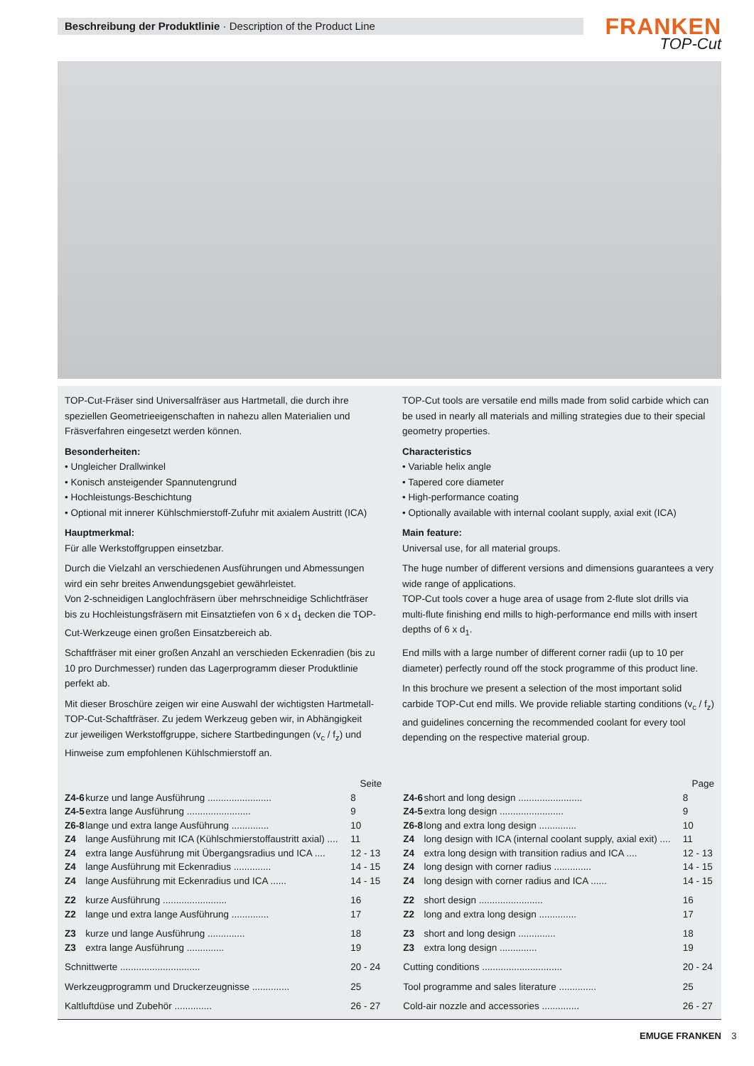Beschreibung der Produktlinie · Description of the Product Line
FRANKEN
TOP-Cut
TOP-Cut-Fräser sind Universalfräser aus Hartmetall, die durch ihre speziellen Geometrieeigenschaften in nahezu allen Materialien und Fräsverfahren eingesetzt werden können.
Besonderheiten:
• Ungleicher Drallwinkel
• Konisch ansteigender Spannutengrund
• Hochleistungs-Beschichtung
• Optional mit innerer Kühlschmierstoff-Zufuhr mit axialem Austritt (ICA)
Hauptmerkmal:
Für alle Werkstoffgruppen einsetzbar.
Durch die Vielzahl an verschiedenen Ausführungen und Abmessungen wird ein sehr breites Anwendungsgebiet gewährleistet.
Von 2-schneidigen Langlochfräsern über mehrschneidige Schlichtfräser bis zu Hochleistungsfräsern mit Einsatztiefen von 6 x d<sub>1</sub> decken die TOP-Cut-Werkzeuge einen großen Einsatzbereich ab.
Schaftfräser mit einer großen Anzahl an verschieden Eckenradien (bis zu 10 pro Durchmesser) runden das Lagerprogramm dieser Produktlinie perfekt ab.
Mit dieser Broschüre zeigen wir eine Auswahl der wichtigsten Hartmetall-TOP-Cut-Schaftfräser. Zu jedem Werkzeug geben wir, in Abhängigkeit zur jeweiligen Werkstoffgruppe, sichere Startbedingungen (v<sub>c</sub> / f<sub>z</sub>) und Hinweise zum empfohlenen Kühlschmierstoff an.
TOP-Cut tools are versatile end mills made from solid carbide which can be used in nearly all materials and milling strategies due to their special geometry properties.
Characteristics
• Variable helix angle
• Tapered core diameter
• High-performance coating
• Optionally available with internal coolant supply, axial exit (ICA)
Main feature:
Universal use, for all material groups.
The huge number of different versions and dimensions guarantees a very wide range of applications.
TOP-Cut tools cover a huge area of usage from 2-flute slot drills via multi-flute finishing end mills to high-performance end mills with insert depths of 6 x d<sub>1</sub>.
End mills with a large number of different corner radii (up to 10 per diameter) perfectly round off the stock programme of this product line.
In this brochure we present a selection of the most important solid carbide TOP-Cut end mills. We provide reliable starting conditions (v<sub>c</sub> / f<sub>z</sub>) and guidelines concerning the recommended coolant for every tool depending on the respective material group.
| Seite | | | | Page | | |
| Z4-6 | kurze und lange Ausführung ........................ | 8 | | Z4-6 | short and long design ........................ | 8 |
| Z4-5 | extra lange Ausführung ........................ | 9 | | Z4-5 | extra long design ........................ | 9 |
| Z6-8 | lange und extra lange Ausführung .............. | 10 | | Z6-8 | long and extra long design .............. | 10 |
| Z4 | lange Ausführung mit ICA (Kühlschmierstoffaustritt axial) .... | 11 | | Z4 | long design with ICA (internal coolant supply, axial exit) .... | 11 |
| Z4 | extra lange Ausführung mit Übergangsradius und ICA .... | 12 - 13 | | Z4 | extra long design with transition radius and ICA .... | 12 - 13 |
| Z4 | lange Ausführung mit Eckenradius .............. | 14 - 15 | | Z4 | long design with corner radius .............. | 14 - 15 |
| Z4 | lange Ausführung mit Eckenradius und ICA ...... | 14 - 15 | | Z4 | long design with corner radius and ICA ...... | 14 - 15 |
| Z2 | kurze Ausführung ........................ | 16 | | Z2 | short design ........................ | 16 |
| Z2 | lange und extra lange Ausführung .............. | 17 | | Z2 | long and extra long design .............. | 17 |
| Z3 | kurze und lange Ausführung .............. | 18 | | Z3 | short and long design .............. | 18 |
| Z3 | extra lange Ausführung .............. | 19 | | Z3 | extra long design .............. | 19 |
| Schnittwerte .............................. | | 20 - 24 | | Cutting conditions .............................. | | 20 - 24 |
| Werkzeugprogramm und Druckerzeugnisse .............. | | 25 | | Tool programme and sales literature .............. | | 25 |
| Kaltluftdüse und Zubehör .............. | | 26 - 27 | | Cold-air nozzle and accessories .............. | | 26 - 27 |
EMUGE FRANKEN 3